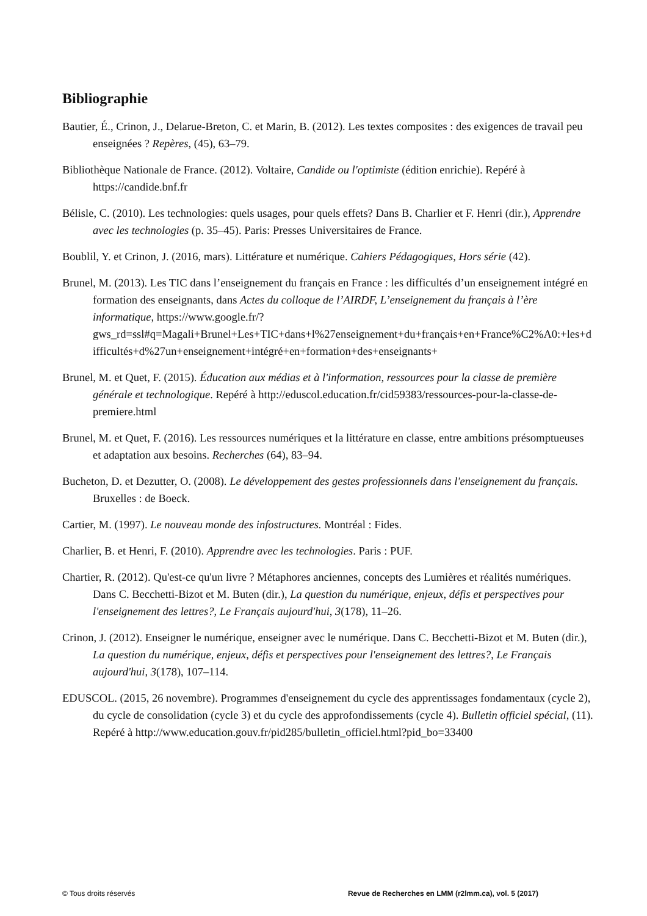Bibliographie
Bautier, É., Crinon, J., Delarue-Breton, C. et Marin, B. (2012). Les textes composites : des exigences de travail peu enseignées ? Repères, (45), 63–79.
Bibliothèque Nationale de France. (2012). Voltaire, Candide ou l'optimiste (édition enrichie). Repéré à https://candide.bnf.fr
Bélisle, C. (2010). Les technologies: quels usages, pour quels effets? Dans B. Charlier et F. Henri (dir.), Apprendre avec les technologies (p. 35–45). Paris: Presses Universitaires de France.
Boublil, Y. et Crinon, J. (2016, mars). Littérature et numérique. Cahiers Pédagogiques, Hors série (42).
Brunel, M. (2013). Les TIC dans l’enseignement du français en France : les difficultés d’un enseignement intégré en formation des enseignants, dans Actes du colloque de l’AIRDF, L’enseignement du français à l’ère informatique, https://www.google.fr/?gws_rd=ssl#q=Magali+Brunel+Les+TIC+dans+l%27enseignement+du+français+en+France%C2%A0:+les+difficultés+d%27un+enseignement+intégré+en+formation+des+enseignants+
Brunel, M. et Quet, F. (2015). Éducation aux médias et à l'information, ressources pour la classe de première générale et technologique. Repéré à http://eduscol.education.fr/cid59383/ressources-pour-la-classe-de-premiere.html
Brunel, M. et Quet, F. (2016). Les ressources numériques et la littérature en classe, entre ambitions présomptueuses et adaptation aux besoins. Recherches (64), 83–94.
Bucheton, D. et Dezutter, O. (2008). Le développement des gestes professionnels dans l'enseignement du français. Bruxelles : de Boeck.
Cartier, M. (1997). Le nouveau monde des infostructures. Montréal : Fides.
Charlier, B. et Henri, F. (2010). Apprendre avec les technologies. Paris : PUF.
Chartier, R. (2012). Qu'est-ce qu'un livre ? Métaphores anciennes, concepts des Lumières et réalités numériques. Dans C. Becchetti-Bizot et M. Buten (dir.), La question du numérique, enjeux, défis et perspectives pour l'enseignement des lettres?, Le Français aujourd'hui, 3(178), 11–26.
Crinon, J. (2012). Enseigner le numérique, enseigner avec le numérique. Dans C. Becchetti-Bizot et M. Buten (dir.), La question du numérique, enjeux, défis et perspectives pour l'enseignement des lettres?, Le Français aujourd'hui, 3(178), 107–114.
EDUSCOL. (2015, 26 novembre). Programmes d'enseignement du cycle des apprentissages fondamentaux (cycle 2), du cycle de consolidation (cycle 3) et du cycle des approfondissements (cycle 4). Bulletin officiel spécial, (11). Repéré à http://www.education.gouv.fr/pid285/bulletin_officiel.html?pid_bo=33400
© Tous droits réservés Revue de Recherches en LMM (r2lmm.ca), vol. 5 (2017)